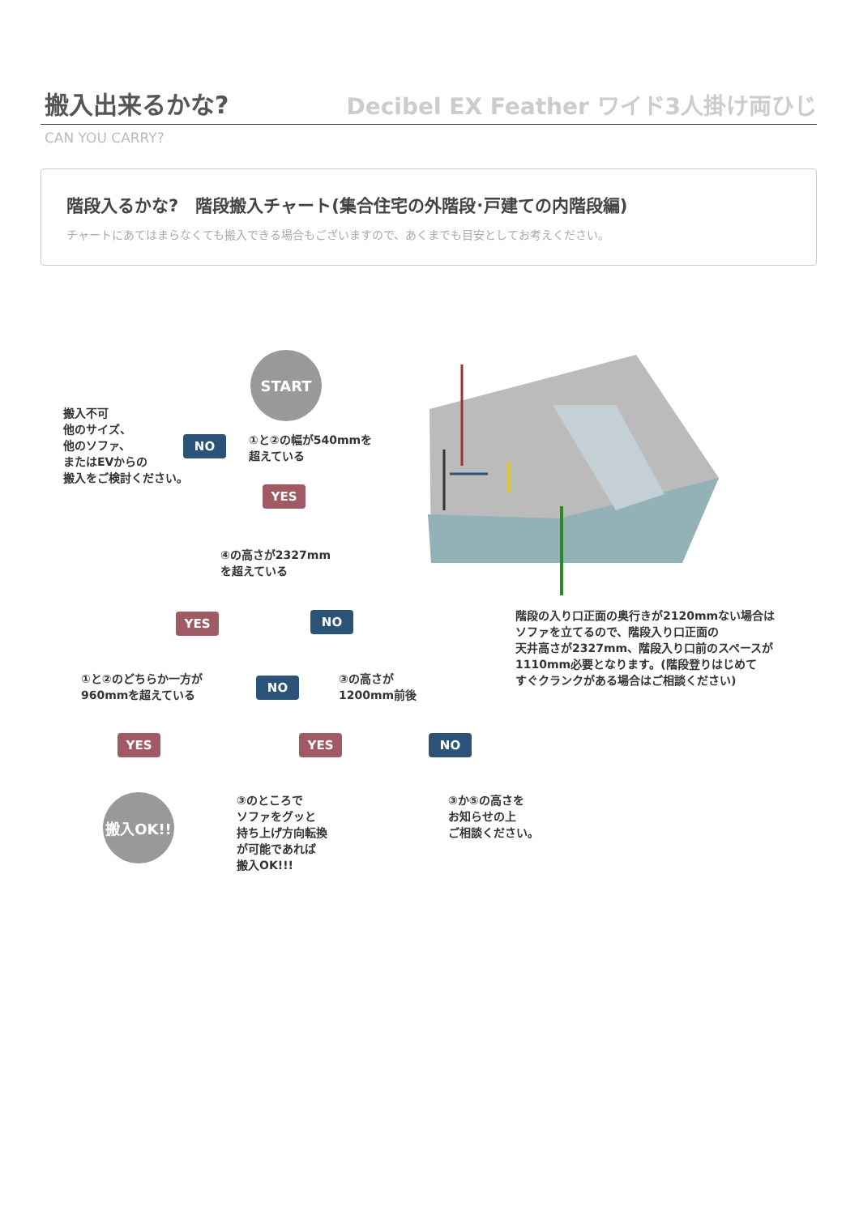搬入出来るかな?
Decibel EX Feather ワイド3人掛け両ひじ
CAN YOU CARRY?
階段入るかな?　階段搬入チャート(集合住宅の外階段･戸建ての内階段編)
チャートにあてはまらなくても搬入できる場合もございますので、あくまでも目安としてお考えください。
START
搬入不可
他のサイズ、
他のソファ、
またはEVからの
搬入をご検討ください。
NO
①と②の幅が540mmを
超えている
YES
④の高さが2327mm
を超えている
YES NO
①と②のどちらか一方が
960mmを超えている
NO
③の高さが
1200mm前後
YES YES NO
搬入OK!!
③のところで
ソファをグッと
持ち上げ方向転換
が可能であれば
搬入OK!!!
③か⑤の高さを
お知らせの上
ご相談ください。
階段の入り口正面の奥行きが2120mmない場合は
ソファを立てるので、階段入り口正面の
天井高さが2327mm、階段入り口前のスペースが
1110mm必要となります。(階段登りはじめて
すぐクランクがある場合はご相談ください)